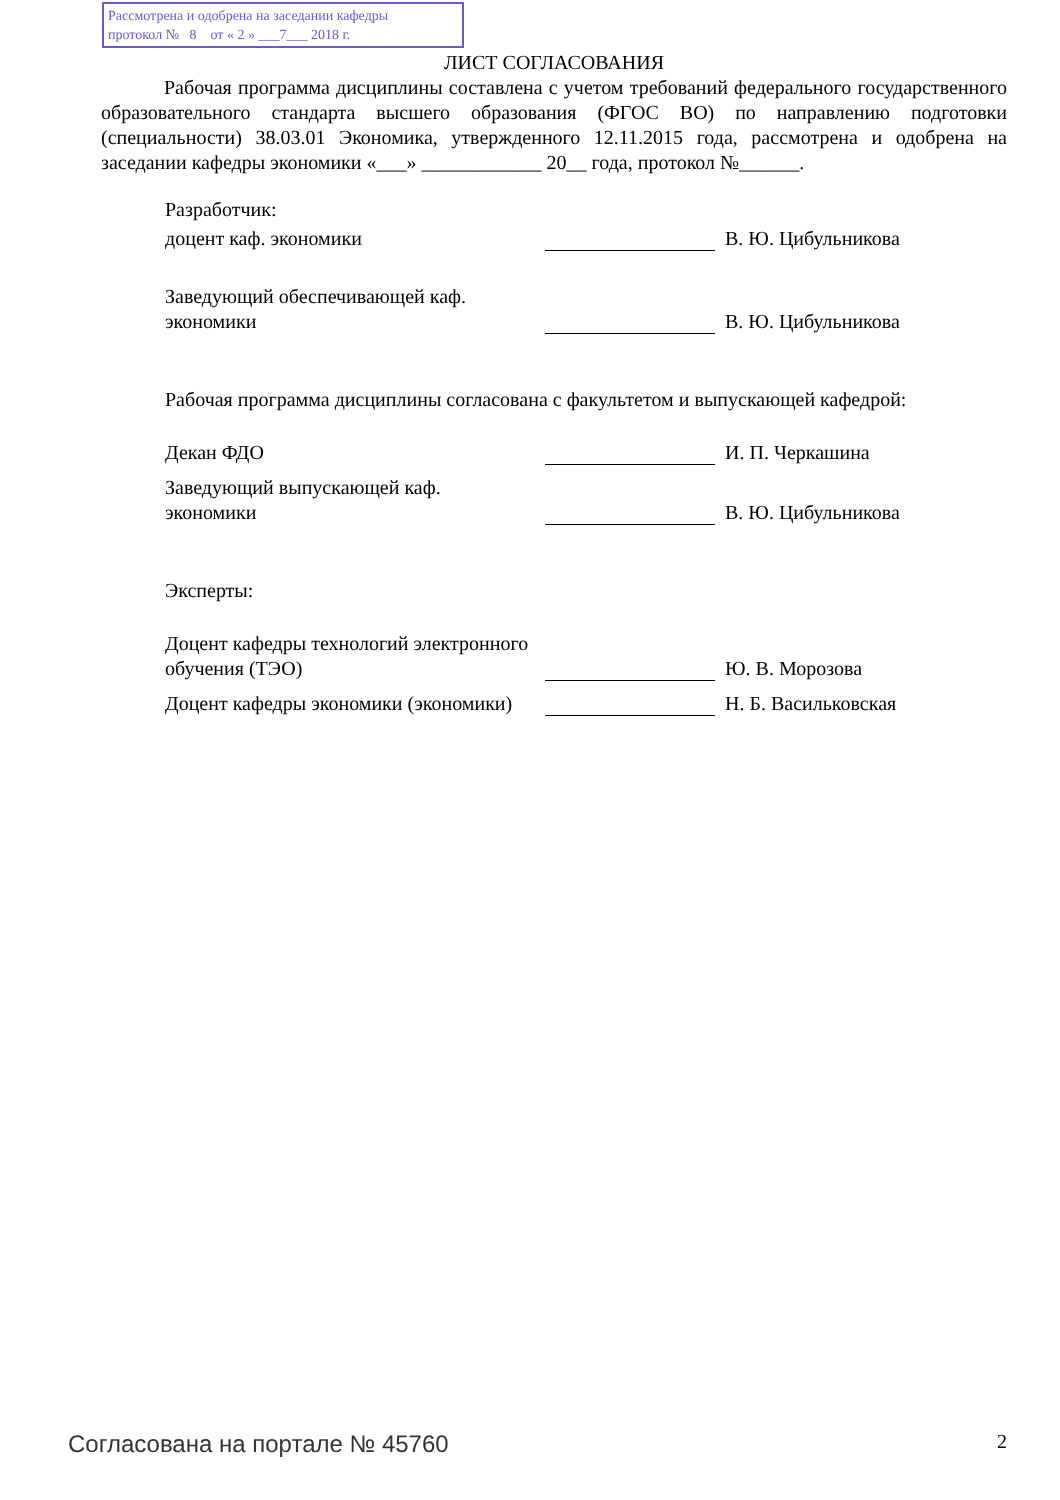Рассмотрена и одобрена на заседании кафедры
протокол № 8 от « 2 » ___7___ 2018 г.
ЛИСТ СОГЛАСОВАНИЯ
Рабочая программа дисциплины составлена с учетом требований федерального государственного образовательного стандарта высшего образования (ФГОС ВО) по направлению подготовки (специальности) 38.03.01 Экономика, утвержденного 12.11.2015 года, рассмотрена и одобрена на заседании кафедры экономики «___» ____________ 20__ года, протокол №______.
Разработчик:
доцент каф. экономики
В. Ю. Цибульникова
Заведующий обеспечивающей каф.
экономики
В. Ю. Цибульникова
Рабочая программа дисциплины согласована с факультетом и выпускающей кафедрой:
Декан ФДО
И. П. Черкашина
Заведующий выпускающей каф.
экономики
В. Ю. Цибульникова
Эксперты:
Доцент кафедры технологий электронного обучения (ТЭО)
Ю. В. Морозова
Доцент кафедры экономики (экономики)
Н. Б. Васильковская
Согласована на портале № 45760 2